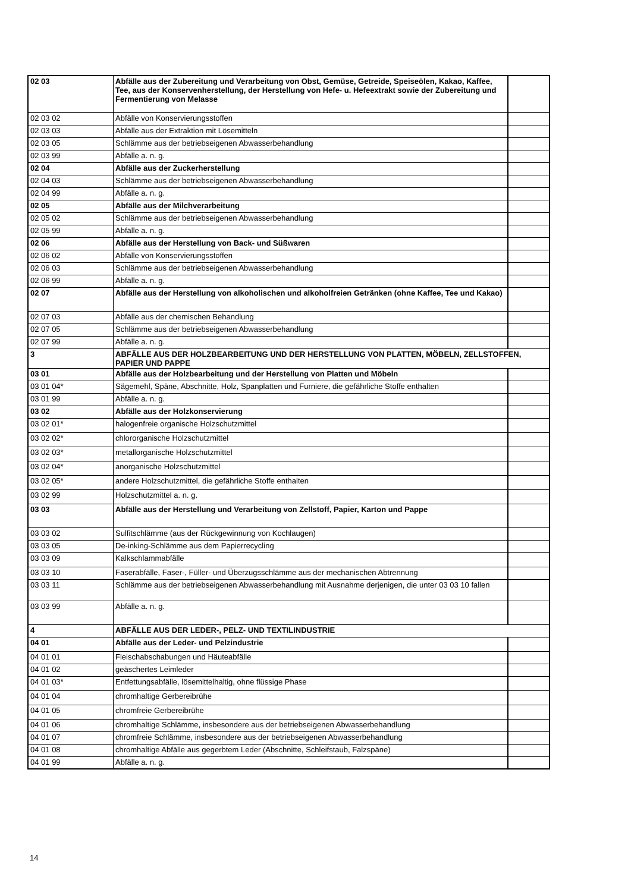| 02 03 | Abfälle aus der Zubereitung und Verarbeitung von Obst, Gemüse, Getreide, Speiseölen, Kakao, Kaffee, Tee, aus der Konservenherstellung, der Herstellung von Hefe- u. Hefeextrakt sowie der Zubereitung und Fermentierung von Melasse | |
| 02 03 02 | Abfälle von Konservierungsstoffen | |
| 02 03 03 | Abfälle aus der Extraktion mit Lösemitteln | |
| 02 03 05 | Schlämme aus der betriebseigenen Abwasserbehandlung | |
| 02 03 99 | Abfälle a. n. g. | |
| 02 04 | Abfälle aus der Zuckerherstellung | |
| 02 04 03 | Schlämme aus der betriebseigenen Abwasserbehandlung | |
| 02 04 99 | Abfälle a. n. g. | |
| 02 05 | Abfälle aus der Milchverarbeitung | |
| 02 05 02 | Schlämme aus der betriebseigenen Abwasserbehandlung | |
| 02 05 99 | Abfälle a. n. g. | |
| 02 06 | Abfälle aus der Herstellung von Back- und Süßwaren | |
| 02 06 02 | Abfälle von Konservierungsstoffen | |
| 02 06 03 | Schlämme aus der betriebseigenen Abwasserbehandlung | |
| 02 06 99 | Abfälle a. n. g. | |
| 02 07 | Abfälle aus der Herstellung von alkoholischen und alkoholfreien Getränken (ohne Kaffee, Tee und Kakao) | |
| 02 07 03 | Abfälle aus der chemischen Behandlung | |
| 02 07 05 | Schlämme aus der betriebseigenen Abwasserbehandlung | |
| 02 07 99 | Abfälle a. n. g. | |
| 3 | ABFÄLLE AUS DER HOLZBEARBEITUNG UND DER HERSTELLUNG VON PLATTEN, MÖBELN, ZELLSTOFFEN, PAPIER UND PAPPE | |
| 03 01 | Abfälle aus der Holzbearbeitung und der Herstellung von Platten und Möbeln | |
| 03 01 04* | Sägemehl, Späne, Abschnitte, Holz, Spanplatten und Furniere, die gefährliche Stoffe enthalten | |
| 03 01 99 | Abfälle a. n. g. | |
| 03 02 | Abfälle aus der Holzkonservierung | |
| 03 02 01* | halogenfreie organische Holzschutzmittel | |
| 03 02 02* | chlororganische Holzschutzmittel | |
| 03 02 03* | metallorganische Holzschutzmittel | |
| 03 02 04* | anorganische Holzschutzmittel | |
| 03 02 05* | andere Holzschutzmittel, die gefährliche Stoffe enthalten | |
| 03 02 99 | Holzschutzmittel a. n. g. | |
| 03 03 | Abfälle aus der Herstellung und Verarbeitung von Zellstoff, Papier, Karton und Pappe | |
| 03 03 02 | Sulfitschlämme (aus der Rückgewinnung von Kochlaugen) | |
| 03 03 05 | De-inking-Schlämme aus dem Papierrecycling | |
| 03 03 09 | Kalkschlammabfälle | |
| 03 03 10 | Faserabfälle, Faser-, Füller- und Überzugsschlämme aus der mechanischen Abtrennung | |
| 03 03 11 | Schlämme aus der betriebseigenen Abwasserbehandlung mit Ausnahme derjenigen, die unter 03 03 10 fallen | |
| 03 03 99 | Abfälle a. n. g. | |
| 4 | ABFÄLLE AUS DER LEDER-, PELZ- UND TEXTILINDUSTRIE | |
| 04 01 | Abfälle aus der Leder- und Pelzindustrie | |
| 04 01 01 | Fleischabschabungen und Häuteabfälle | |
| 04 01 02 | geäschertes Leimleder | |
| 04 01 03* | Entfettungsabfälle, lösemittelhaltig, ohne flüssige Phase | |
| 04 01 04 | chromhaltige Gerbereibrühe | |
| 04 01 05 | chromfreie Gerbereibrühe | |
| 04 01 06 | chromhaltige Schlämme, insbesondere aus der betriebseigenen Abwasserbehandlung | |
| 04 01 07 | chromfreie Schlämme, insbesondere aus der betriebseigenen Abwasserbehandlung | |
| 04 01 08 | chromhaltige Abfälle aus gegerbtem Leder (Abschnitte, Schleifstaub, Falzspäne) | |
| 04 01 99 | Abfälle a. n. g. | |
14